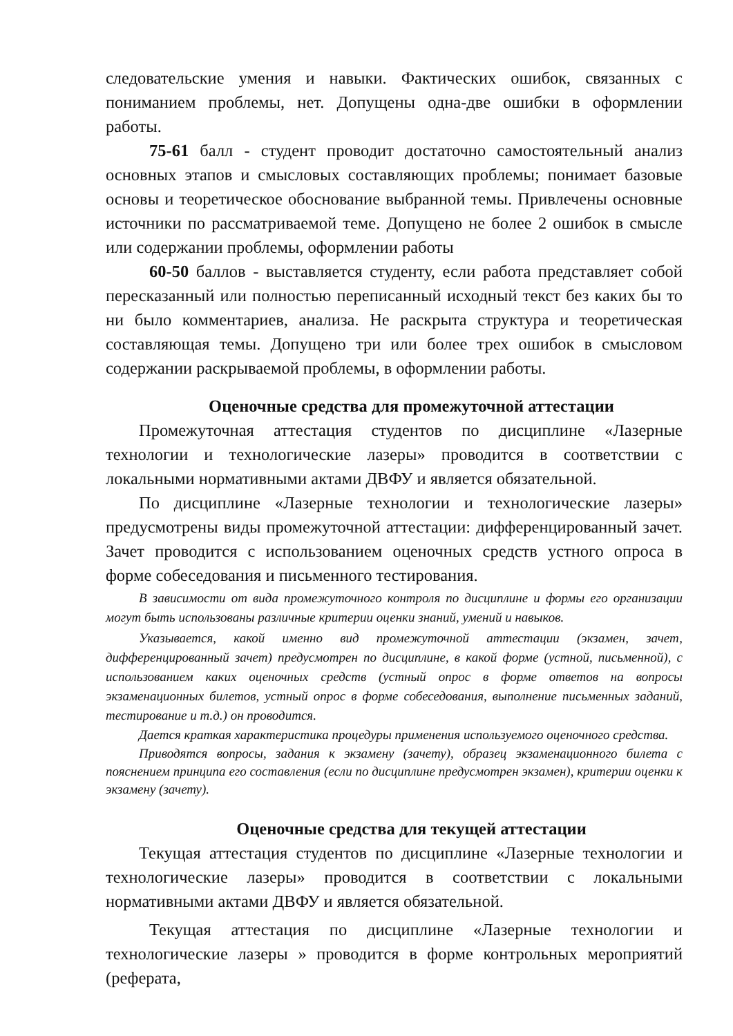следовательские умения и навыки. Фактических ошибок, связанных с пониманием проблемы, нет. Допущены одна-две ошибки в оформлении работы.
75-61 балл - студент проводит достаточно самостоятельный анализ основных этапов и смысловых составляющих проблемы; понимает базовые основы и теоретическое обоснование выбранной темы. Привлечены основные источники по рассматриваемой теме. Допущено не более 2 ошибок в смысле или содержании проблемы, оформлении работы
60-50 баллов - выставляется студенту, если работа представляет собой пересказанный или полностью переписанный исходный текст без каких бы то ни было комментариев, анализа. Не раскрыта структура и теоретическая составляющая темы. Допущено три или более трех ошибок в смысловом содержании раскрываемой проблемы, в оформлении работы.
Оценочные средства для промежуточной аттестации
Промежуточная аттестация студентов по дисциплине «Лазерные технологии и технологические лазеры» проводится в соответствии с локальными нормативными актами ДВФУ и является обязательной.
По дисциплине «Лазерные технологии и технологические лазеры» предусмотрены виды промежуточной аттестации: дифференцированный зачет. Зачет проводится с использованием оценочных средств устного опроса в форме собеседования и письменного тестирования.
В зависимости от вида промежуточного контроля по дисциплине и формы его организации могут быть использованы различные критерии оценки знаний, умений и навыков.
Указывается, какой именно вид промежуточной аттестации (экзамен, зачет, дифференцированный зачет) предусмотрен по дисциплине, в какой форме (устной, письменной), с использованием каких оценочных средств (устный опрос в форме ответов на вопросы экзаменационных билетов, устный опрос в форме собеседования, выполнение письменных заданий, тестирование и т.д.) он проводится.
Дается краткая характеристика процедуры применения используемого оценочного средства.
Приводятся вопросы, задания к экзамену (зачету), образец экзаменационного билета с пояснением принципа его составления (если по дисциплине предусмотрен экзамен), критерии оценки к экзамену (зачету).
Оценочные средства для текущей аттестации
Текущая аттестация студентов по дисциплине «Лазерные технологии и технологические лазеры» проводится в соответствии с локальными нормативными актами ДВФУ и является обязательной.
Текущая аттестация по дисциплине «Лазерные технологии и технологические лазеры » проводится в форме контрольных мероприятий (реферата,